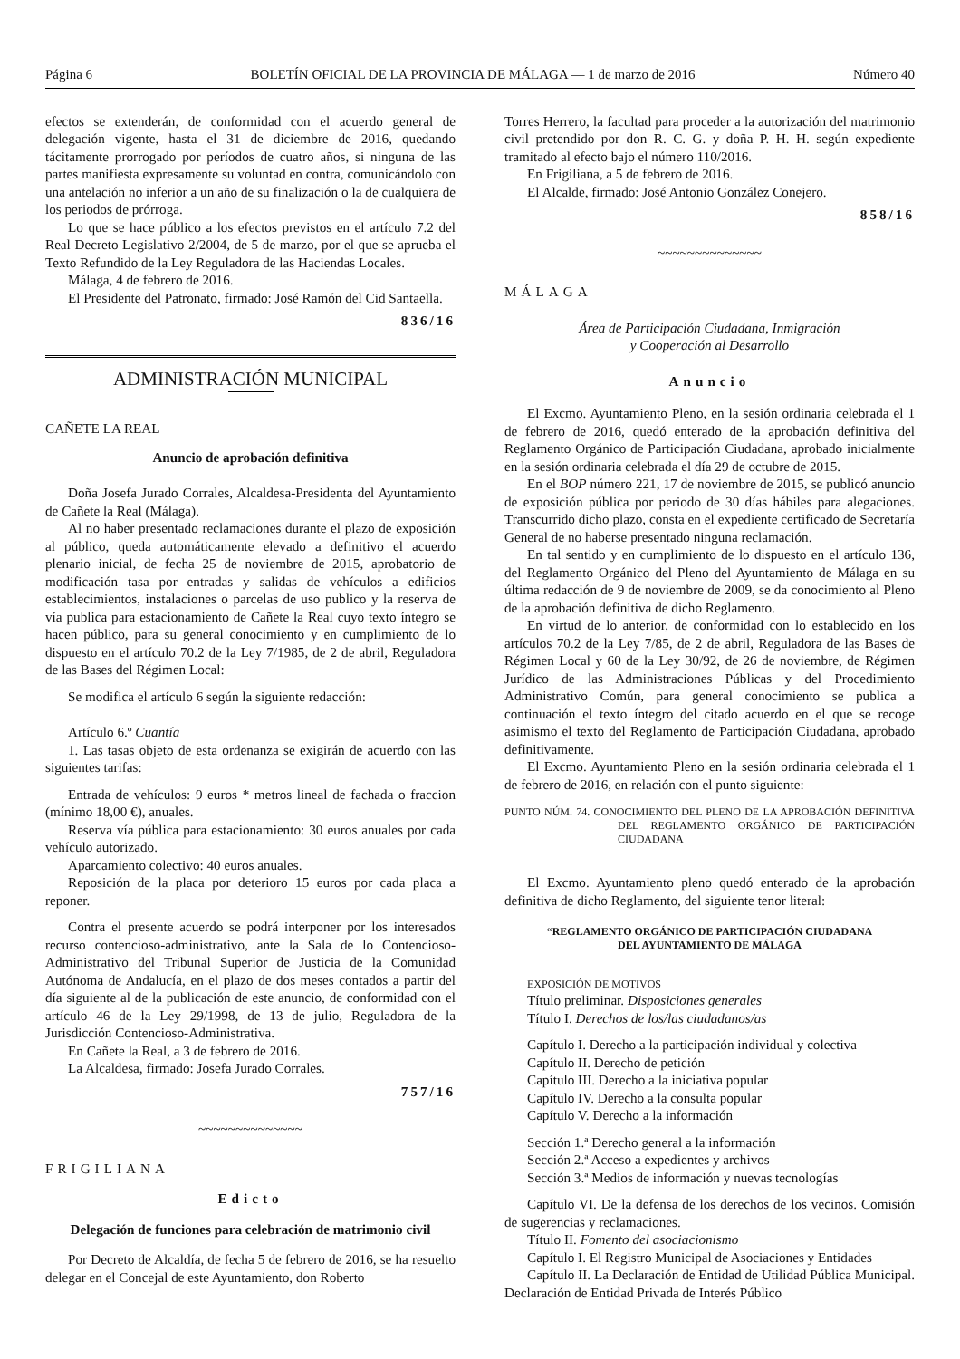Página 6 BOLETÍN OFICIAL DE LA PROVINCIA DE MÁLAGA — 1 de marzo de 2016 Número 40
efectos se extenderán, de conformidad con el acuerdo general de delegación vigente, hasta el 31 de diciembre de 2016, quedando tácitamente prorrogado por períodos de cuatro años, si ninguna de las partes manifiesta expresamente su voluntad en contra, comunicándolo con una antelación no inferior a un año de su finalización o la de cualquiera de los periodos de prórroga.
Lo que se hace público a los efectos previstos en el artículo 7.2 del Real Decreto Legislativo 2/2004, de 5 de marzo, por el que se aprueba el Texto Refundido de la Ley Reguladora de las Haciendas Locales.
Málaga, 4 de febrero de 2016.
El Presidente del Patronato, firmado: José Ramón del Cid Santaella.
836/16
ADMINISTRACIÓN MUNICIPAL
CAÑETE LA REAL
Anuncio de aprobación definitiva
Doña Josefa Jurado Corrales, Alcaldesa-Presidenta del Ayuntamiento de Cañete la Real (Málaga).
Al no haber presentado reclamaciones durante el plazo de exposición al público, queda automáticamente elevado a definitivo el acuerdo plenario inicial, de fecha 25 de noviembre de 2015, aprobatorio de modificación tasa por entradas y salidas de vehículos a edificios establecimientos, instalaciones o parcelas de uso publico y la reserva de vía publica para estacionamiento de Cañete la Real cuyo texto íntegro se hacen público, para su general conocimiento y en cumplimiento de lo dispuesto en el artículo 70.2 de la Ley 7/1985, de 2 de abril, Reguladora de las Bases del Régimen Local:
Se modifica el artículo 6 según la siguiente redacción:
Artículo 6.º Cuantía
1. Las tasas objeto de esta ordenanza se exigirán de acuerdo con las siguientes tarifas:
Entrada de vehículos: 9 euros * metros lineal de fachada o fraccion (mínimo 18,00 €), anuales.
Reserva vía pública para estacionamiento: 30 euros anuales por cada vehículo autorizado.
Aparcamiento colectivo: 40 euros anuales.
Reposición de la placa por deterioro 15 euros por cada placa a reponer.
Contra el presente acuerdo se podrá interponer por los interesados recurso contencioso-administrativo, ante la Sala de lo Contencioso-Administrativo del Tribunal Superior de Justicia de la Comunidad Autónoma de Andalucía, en el plazo de dos meses contados a partir del día siguiente al de la publicación de este anuncio, de conformidad con el artículo 46 de la Ley 29/1998, de 13 de julio, Reguladora de la Jurisdicción Contencioso-Administrativa.
En Cañete la Real, a 3 de febrero de 2016.
La Alcaldesa, firmado: Josefa Jurado Corrales.
757/16
~~~~~~~~~~~~~~
FRIGILIANA
Edicto
Delegación de funciones para celebración de matrimonio civil
Por Decreto de Alcaldía, de fecha 5 de febrero de 2016, se ha resuelto delegar en el Concejal de este Ayuntamiento, don Roberto
Torres Herrero, la facultad para proceder a la autorización del matrimonio civil pretendido por don R. C. G. y doña P. H. H. según expediente tramitado al efecto bajo el número 110/2016.
En Frigiliana, a 5 de febrero de 2016.
El Alcalde, firmado: José Antonio González Conejero.
858/16
~~~~~~~~~~~~~~
MÁLAGA
Área de Participación Ciudadana, Inmigración
y Cooperación al Desarrollo
Anuncio
El Excmo. Ayuntamiento Pleno, en la sesión ordinaria celebrada el 1 de febrero de 2016, quedó enterado de la aprobación definitiva del Reglamento Orgánico de Participación Ciudadana, aprobado inicialmente en la sesión ordinaria celebrada el día 29 de octubre de 2015.
En el BOP número 221, 17 de noviembre de 2015, se publicó anuncio de exposición pública por periodo de 30 días hábiles para alegaciones. Transcurrido dicho plazo, consta en el expediente certificado de Secretaría General de no haberse presentado ninguna reclamación.
En tal sentido y en cumplimiento de lo dispuesto en el artículo 136, del Reglamento Orgánico del Pleno del Ayuntamiento de Málaga en su última redacción de 9 de noviembre de 2009, se da conocimiento al Pleno de la aprobación definitiva de dicho Reglamento.
En virtud de lo anterior, de conformidad con lo establecido en los artículos 70.2 de la Ley 7/85, de 2 de abril, Reguladora de las Bases de Régimen Local y 60 de la Ley 30/92, de 26 de noviembre, de Régimen Jurídico de las Administraciones Públicas y del Procedimiento Administrativo Común, para general conocimiento se publica a continuación el texto íntegro del citado acuerdo en el que se recoge asimismo el texto del Reglamento de Participación Ciudadana, aprobado definitivamente.
El Excmo. Ayuntamiento Pleno en la sesión ordinaria celebrada el 1 de febrero de 2016, en relación con el punto siguiente:
PUNTO NÚM. 74. CONOCIMIENTO DEL PLENO DE LA APROBACIÓN DEFINITIVA DEL REGLAMENTO ORGÁNICO DE PARTICIPACIÓN CIUDADANA
El Excmo. Ayuntamiento pleno quedó enterado de la aprobación definitiva de dicho Reglamento, del siguiente tenor literal:
“REGLAMENTO ORGÁNICO DE PARTICIPACIÓN CIUDADANA
DEL AYUNTAMIENTO DE MÁLAGA
EXPOSICIÓN DE MOTIVOS
Título preliminar. Disposiciones generales
Título I. Derechos de los/las ciudadanos/as
Capítulo I. Derecho a la participación individual y colectiva
Capítulo II. Derecho de petición
Capítulo III. Derecho a la iniciativa popular
Capítulo IV. Derecho a la consulta popular
Capítulo V. Derecho a la información
Sección 1.ª Derecho general a la información
Sección 2.ª Acceso a expedientes y archivos
Sección 3.ª Medios de información y nuevas tecnologías
Capítulo VI. De la defensa de los derechos de los vecinos. Comisión de sugerencias y reclamaciones.
Título II. Fomento del asociacionismo
Capítulo I. El Registro Municipal de Asociaciones y Entidades
Capítulo II. La Declaración de Entidad de Utilidad Pública Municipal. Declaración de Entidad Privada de Interés Público